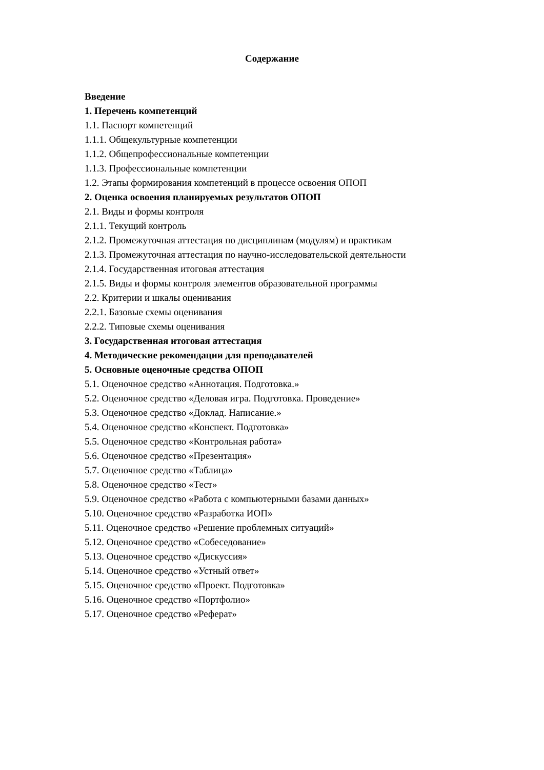Содержание
Введение
1. Перечень компетенций
1.1. Паспорт компетенций
1.1.1. Общекультурные компетенции
1.1.2. Общепрофессиональные компетенции
1.1.3. Профессиональные компетенции
1.2. Этапы формирования компетенций в процессе освоения ОПОП
2. Оценка освоения планируемых результатов ОПОП
2.1. Виды и формы контроля
2.1.1. Текущий контроль
2.1.2. Промежуточная аттестация по дисциплинам (модулям) и практикам
2.1.3. Промежуточная аттестация по научно-исследовательской деятельности
2.1.4. Государственная итоговая аттестация
2.1.5. Виды и формы контроля элементов образовательной программы
2.2. Критерии и шкалы оценивания
2.2.1. Базовые схемы оценивания
2.2.2. Типовые схемы оценивания
3. Государственная итоговая аттестация
4. Методические рекомендации для преподавателей
5. Основные оценочные средства ОПОП
5.1. Оценочное средство «Аннотация. Подготовка.»
5.2. Оценочное средство «Деловая игра. Подготовка. Проведение»
5.3. Оценочное средство «Доклад. Написание.»
5.4. Оценочное средство «Конспект. Подготовка»
5.5. Оценочное средство «Контрольная работа»
5.6. Оценочное средство «Презентация»
5.7. Оценочное средство «Таблица»
5.8. Оценочное средство «Тест»
5.9. Оценочное средство «Работа с компьютерными базами данных»
5.10. Оценочное средство «Разработка ИОП»
5.11. Оценочное средство «Решение проблемных ситуаций»
5.12. Оценочное средство «Собеседование»
5.13. Оценочное средство «Дискуссия»
5.14. Оценочное средство «Устный ответ»
5.15. Оценочное средство «Проект. Подготовка»
5.16. Оценочное средство «Портфолио»
5.17. Оценочное средство «Реферат»